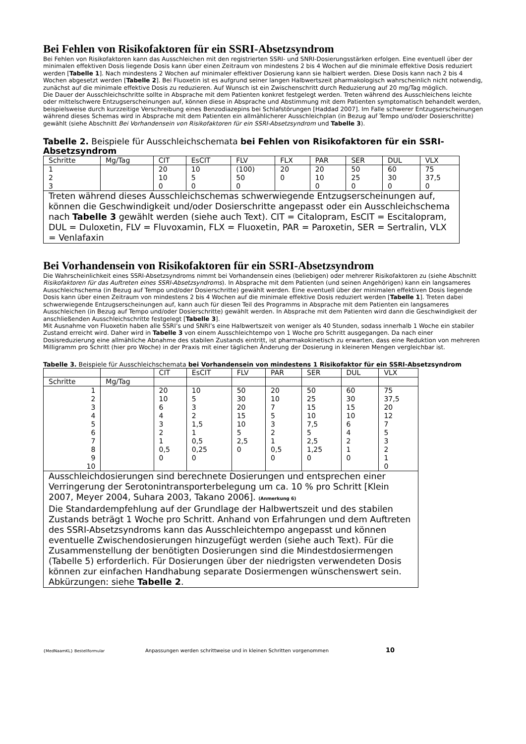Bei Fehlen von Risikofaktoren für ein SSRI-Absetzsyndrom
Bei Fehlen von Risikofaktoren kann das Ausschleichen mit den registrierten SSRI- und SNRI-Dosierungsstärken erfolgen. Eine eventuell über der minimalen effektiven Dosis liegende Dosis kann über einen Zeitraum von mindestens 2 bis 4 Wochen auf die minimale effektive Dosis reduziert werden [Tabelle 1]. Nach mindestens 2 Wochen auf minimaler effektiver Dosierung kann sie halbiert werden. Diese Dosis kann nach 2 bis 4 Wochen abgesetzt werden [Tabelle 2]. Bei Fluoxetin ist es aufgrund seiner langen Halbwertszeit pharmakologisch wahrscheinlich nicht notwendig, zunächst auf die minimale effektive Dosis zu reduzieren. Auf Wunsch ist ein Zwischenschritt durch Reduzierung auf 20 mg/Tag möglich.
Die Dauer der Ausschleichschritte sollte in Absprache mit dem Patienten konkret festgelegt werden. Treten während des Ausschleichens leichte oder mittelschwere Entzugserscheinungen auf, können diese in Absprache und Abstimmung mit dem Patienten symptomatisch behandelt werden, beispielsweise durch kurzzeitige Verschreibung eines Benzodiazepins bei Schlafstörungen [Haddad 2007]. Im Falle schwerer Entzugserscheinungen während dieses Schemas wird in Absprache mit dem Patienten ein allmählicherer Ausschleichplan (in Bezug auf Tempo und/oder Dosierschritte) gewählt (siehe Abschnitt Bei Vorhandensein von Risikofaktoren für ein SSRI-Absetzsyndrom und Tabelle 3).
Tabelle 2. Beispiele für Ausschleichschemata bei Fehlen von Risikofaktoren für ein SSRI-Absetzsyndrom
| Schritte | Mg/Tag | CIT | EsCIT | FLV | FLX | PAR | SER | DUL | VLX |
| 1 2 3 | | 20 10 0 | 10 5 0 | (100) 50 0 | 20 0 | 20 10 0 | 50 25 0 | 60 30 0 | 75 37,5 0 |
| Treten während dieses Ausschleichschemas schwerwiegende Entzugserscheinungen auf, können die Geschwindigkeit und/oder Dosierschritte angepasst oder ein Ausschleichschema nach Tabelle 3 gewählt werden (siehe auch Text). CIT = Citalopram, EsCIT = Escitalopram, DUL = Duloxetin, FLV = Fluvoxamin, FLX = Fluoxetin, PAR = Paroxetin, SER = Sertralin, VLX = Venlafaxin | | | | | | | | | |
Bei Vorhandensein von Risikofaktoren für ein SSRI-Absetzsyndrom
Die Wahrscheinlichkeit eines SSRI-Absetzsyndroms nimmt bei Vorhandensein eines (beliebigen) oder mehrerer Risikofaktoren zu (siehe Abschnitt Risikofaktoren für das Auftreten eines SSRI-Absetzsyndroms). In Absprache mit dem Patienten (und seinen Angehörigen) kann ein langsameres Ausschleichschema (in Bezug auf Tempo und/oder Dosierschritte) gewählt werden. Eine eventuell über der minimalen effektiven Dosis liegende Dosis kann über einen Zeitraum von mindestens 2 bis 4 Wochen auf die minimale effektive Dosis reduziert werden [Tabelle 1]. Treten dabei schwerwiegende Entzugserscheinungen auf, kann auch für diesen Teil des Programms in Absprache mit dem Patienten ein langsameres Ausschleichen (in Bezug auf Tempo und/oder Dosierschritte) gewählt werden. In Absprache mit dem Patienten wird dann die Geschwindigkeit der anschließenden Ausschleichschritte festgelegt [Tabelle 3].
Mit Ausnahme von Fluoxetin haben alle SSRI’s und SNRI’s eine Halbwertszeit von weniger als 40 Stunden, sodass innerhalb 1 Woche ein stabiler Zustand erreicht wird. Daher wird in Tabelle 3 von einem Ausschleichtempo von 1 Woche pro Schritt ausgegangen. Da nach einer Dosisreduzierung eine allmähliche Abnahme des stabilen Zustands eintritt, ist pharmakokinetisch zu erwarten, dass eine Reduktion von mehreren Milligramm pro Schritt (hier pro Woche) in der Praxis mit einer täglichen Änderung der Dosierung in kleineren Mengen vergleichbar ist.
Tabelle 3. Beispiele für Ausschleichschemata bei Vorhandensein von mindestens 1 Risikofaktor für ein SSRI-Absetzsyndrom
| | | CIT | EsCIT | FLV | PAR | SER | DUL | VLX |
| Schritte | Mg/Tag | | | | | | | |
| 1 2 3 4 5 6 7 8 9 10 | | 20 10 6 4 3 2 1 0,5 0 | 10 5 3 2 1,5 1 0,5 0,25 0 | 50 30 20 15 10 5 2,5 0 | 20 10 7 5 3 2 1 0,5 0 | 50 25 15 10 7,5 5 2,5 1,25 0 | 60 30 15 10 6 4 2 1 0 | 75 37,5 20 12 7 5 3 2 1 0 |
| Ausschleichdosierungen sind berechnete Dosierungen und entsprechen einer Verringerung der Serotonintransporterbelegung um ca. 10 % pro Schritt [Klein 2007, Meyer 2004, Suhara 2003, Takano 2006]. (Anmerkung 6) Die Standardempfehlung auf der Grundlage der Halbwertszeit und des stabilen Zustands beträgt 1 Woche pro Schritt. Anhand von Erfahrungen und dem Auftreten des SSRI-Absetzsyndroms kann das Ausschleichtempo angepasst und können eventuelle Zwischendosierungen hinzugefügt werden (siehe auch Text). Für die Zusammenstellung der benötigten Dosierungen sind die Mindestdosiermengen (Tabelle 5) erforderlich. Für Dosierungen über der niedrigsten verwendeten Dosis können zur einfachen Handhabung separate Dosiermengen wünschenswert sein. Abkürzungen: siehe Tabelle 2 . | | | | | | | | |
{MedNaamKL} Bestellformular Anpassungen werden schrittweise und in kleinen Schritten vorgenommen 10